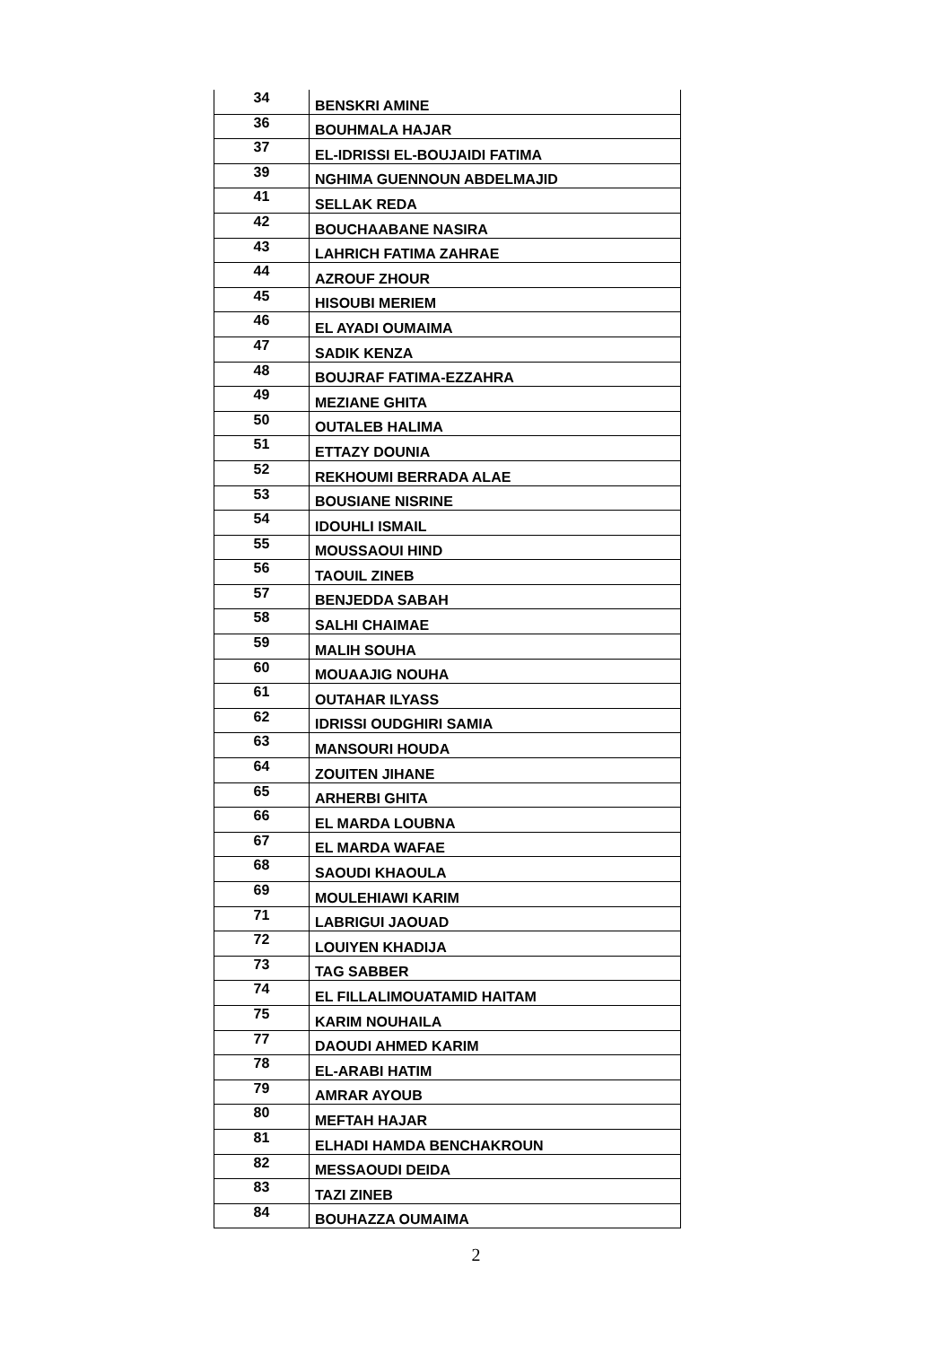| 34 | BENSKRI AMINE |
| 36 | BOUHMALA HAJAR |
| 37 | EL-IDRISSI EL-BOUJAIDI FATIMA |
| 39 | NGHIMA GUENNOUN ABDELMAJID |
| 41 | SELLAK REDA |
| 42 | BOUCHAABANE NASIRA |
| 43 | LAHRICH FATIMA ZAHRAE |
| 44 | AZROUF ZHOUR |
| 45 | HISOUBI MERIEM |
| 46 | EL AYADI OUMAIMA |
| 47 | SADIK KENZA |
| 48 | BOUJRAF FATIMA-EZZAHRA |
| 49 | MEZIANE GHITA |
| 50 | OUTALEB HALIMA |
| 51 | ETTAZY DOUNIA |
| 52 | REKHOUMI BERRADA ALAE |
| 53 | BOUSIANE NISRINE |
| 54 | IDOUHLI ISMAIL |
| 55 | MOUSSAOUI HIND |
| 56 | TAOUIL ZINEB |
| 57 | BENJEDDA SABAH |
| 58 | SALHI CHAIMAE |
| 59 | MALIH SOUHA |
| 60 | MOUAAJIG NOUHA |
| 61 | OUTAHAR ILYASS |
| 62 | IDRISSI OUDGHIRI SAMIA |
| 63 | MANSOURI HOUDA |
| 64 | ZOUITEN JIHANE |
| 65 | ARHERBI GHITA |
| 66 | EL MARDA LOUBNA |
| 67 | EL MARDA WAFAE |
| 68 | SAOUDI KHAOULA |
| 69 | MOULEHIAWI KARIM |
| 71 | LABRIGUI JAOUAD |
| 72 | LOUIYEN KHADIJA |
| 73 | TAG SABBER |
| 74 | EL FILLALIMOUATAMID HAITAM |
| 75 | KARIM NOUHAILA |
| 77 | DAOUDI AHMED KARIM |
| 78 | EL-ARABI HATIM |
| 79 | AMRAR AYOUB |
| 80 | MEFTAH HAJAR |
| 81 | ELHADI HAMDA BENCHAKROUN |
| 82 | MESSAOUDI DEIDA |
| 83 | TAZI ZINEB |
| 84 | BOUHAZZA OUMAIMA |
2